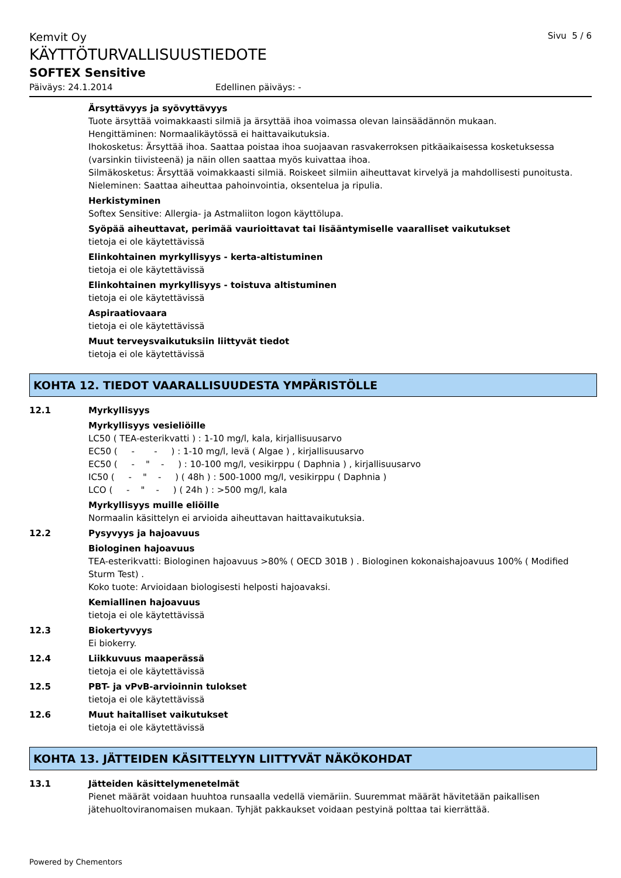Kemvit Oy
Sivu 5 / 6
KÄYTTÖTURVALLISUUSTIEDOTE
SOFTEX Sensitive
Päiväys: 24.1.2014 Edellinen päiväys: -
Ärsyttävyys ja syövyttävyys
Tuote ärsyttää voimakkaasti silmiä ja ärsyttää ihoa voimassa olevan lainsäädännön mukaan.
Hengittäminen: Normaalikäytössä ei haittavaikutuksia.
Ihokosketus: Ärsyttää ihoa. Saattaa poistaa ihoa suojaavan rasvakerroksen pitkäaikaisessa kosketuksessa (varsinkin tiivisteenä) ja näin ollen saattaa myös kuivattaa ihoa.
Silmäkosketus: Ärsyttää voimakkaasti silmiä. Roiskeet silmiin aiheuttavat kirvelyä ja mahdollisesti punoitusta.
Nieleminen: Saattaa aiheuttaa pahoinvointia, oksentelua ja ripulia.
Herkistyminen
Softex Sensitive: Allergia- ja Astmaliiton logon käyttölupa.
Syöpää aiheuttavat, perimää vaurioittavat tai lisääntymiselle vaaralliset vaikutukset
tietoja ei ole käytettävissä
Elinkohtainen myrkyllisyys - kerta-altistuminen
tietoja ei ole käytettävissä
Elinkohtainen myrkyllisyys - toistuva altistuminen
tietoja ei ole käytettävissä
Aspiraatiovaara
tietoja ei ole käytettävissä
Muut terveysvaikutuksiin liittyvät tiedot
tietoja ei ole käytettävissä
KOHTA 12. TIEDOT VAARALLISUUDESTA YMPÄRISTÖLLE
12.1 Myrkyllisyys
Myrkyllisyys vesieliöille
LC50 ( TEA-esterikvatti ) : 1-10 mg/l, kala, kirjallisuusarvo
EC50 ( - - ) : 1-10 mg/l, levä ( Algae ) , kirjallisuusarvo
EC50 ( - " - ) : 10-100 mg/l, vesikirppu ( Daphnia ) , kirjallisuusarvo
IC50 ( - " - ) ( 48h ) : 500-1000 mg/l, vesikirppu ( Daphnia )
LCO ( - " - ) ( 24h ) : >500 mg/l, kala
Myrkyllisyys muille eliöille
Normaalin käsittelyn ei arvioida aiheuttavan haittavaikutuksia.
12.2 Pysyvyys ja hajoavuus
Biologinen hajoavuus
TEA-esterikvatti: Biologinen hajoavuus >80% ( OECD 301B ) . Biologinen kokonaishajoavuus 100% ( Modified Sturm Test) .
Koko tuote: Arvioidaan biologisesti helposti hajoavaksi.
Kemiallinen hajoavuus
tietoja ei ole käytettävissä
12.3 Biokertyvyys
Ei biokerry.
12.4 Liikkuvuus maaperässä
tietoja ei ole käytettävissä
12.5 PBT- ja vPvB-arvioinnin tulokset
tietoja ei ole käytettävissä
12.6 Muut haitalliset vaikutukset
tietoja ei ole käytettävissä
KOHTA 13. JÄTTEIDEN KÄSITTELYYN LIITTYVÄT NÄKÖKOHDAT
13.1 Jätteiden käsittelymenetelmät
Pienet määrät voidaan huuhtoa runsaalla vedellä viemäriin. Suuremmat määrät hävitetään paikallisen jätehuoltoviranomaisen mukaan. Tyhjät pakkaukset voidaan pestyinä polttaa tai kierrättää.
Powered by Chementors